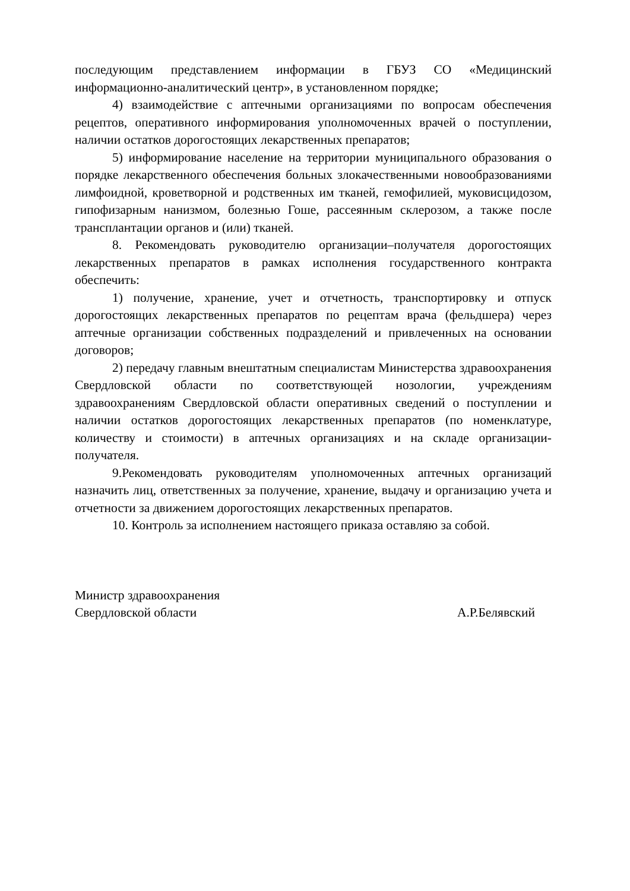последующим представлением информации в ГБУЗ СО «Медицинский информационно-аналитический центр», в установленном порядке;
4) взаимодействие с аптечными организациями по вопросам обеспечения рецептов, оперативного информирования уполномоченных врачей о поступлении, наличии остатков дорогостоящих лекарственных препаратов;
5) информирование население на территории муниципального образования о порядке лекарственного обеспечения больных злокачественными новообразованиями лимфоидной, кроветворной и родственных им тканей, гемофилией, муковисцидозом, гипофизарным нанизмом, болезнью Гоше, рассеянным склерозом, а также после трансплантации органов и (или) тканей.
8. Рекомендовать руководителю организации–получателя дорогостоящих лекарственных препаратов в рамках исполнения государственного контракта обеспечить:
1) получение, хранение, учет и отчетность, транспортировку и отпуск дорогостоящих лекарственных препаратов по рецептам врача (фельдшера) через аптечные организации собственных подразделений и привлеченных на основании договоров;
2) передачу главным внештатным специалистам Министерства здравоохранения Свердловской области по соответствующей нозологии, учреждениям здравоохранениям Свердловской области оперативных сведений о поступлении и наличии остатков дорогостоящих лекарственных препаратов (по номенклатуре, количеству и стоимости) в аптечных организациях и на складе организации-получателя.
9.Рекомендовать руководителям уполномоченных аптечных организаций назначить лиц, ответственных за получение, хранение, выдачу и организацию учета и отчетности за движением дорогостоящих лекарственных препаратов.
10. Контроль за исполнением настоящего приказа оставляю за собой.
Министр здравоохранения
Свердловской области А.Р.Белявский